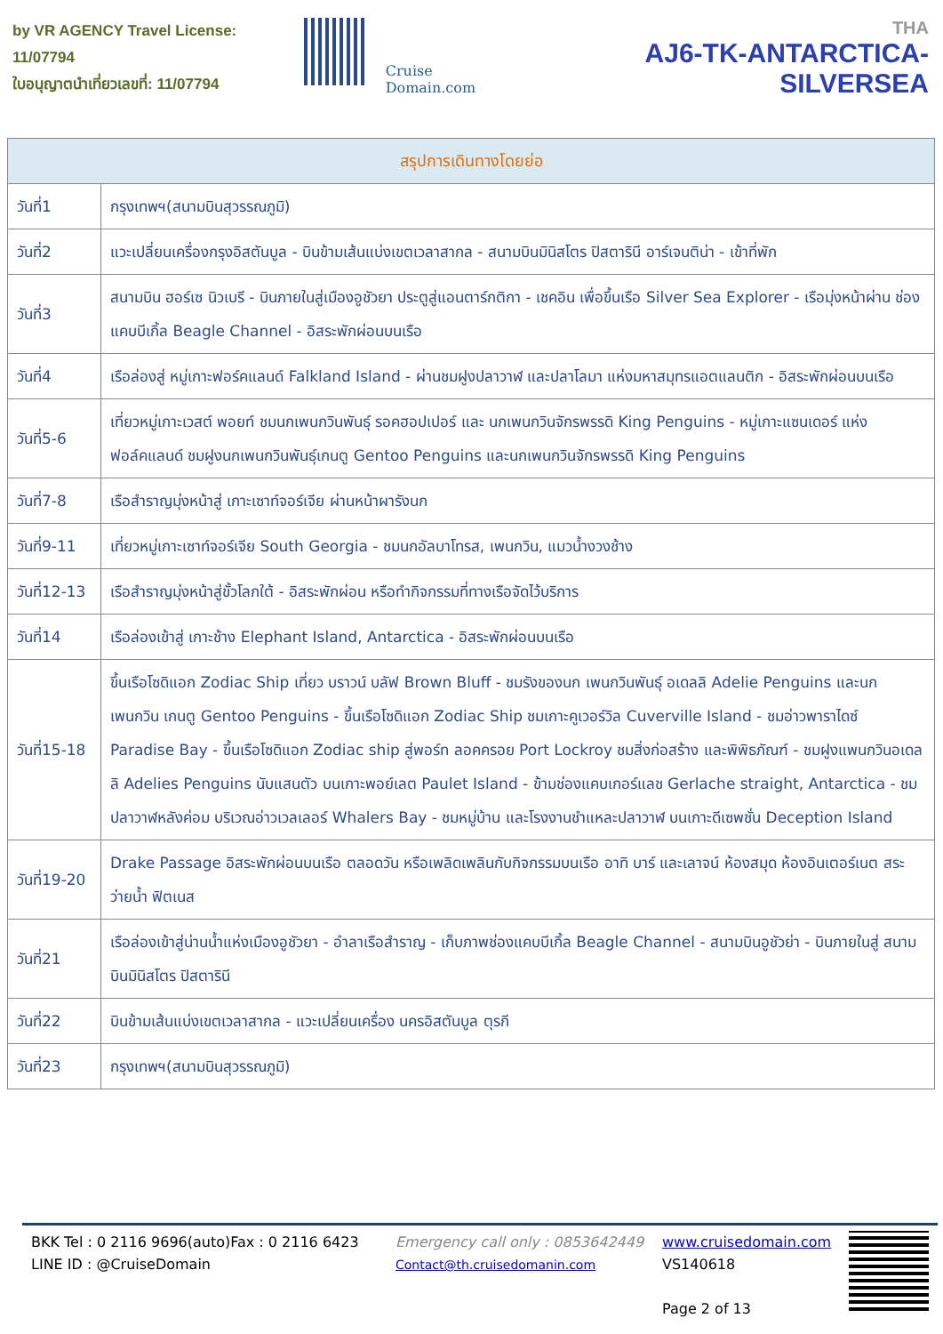by VR AGENCY Travel License: 11/07794
ใบอนุญาตนำเที่ยวเลขที่: 11/07794
Cruise Domain.com
THA
AJ6-TK-ANTARCTICA-SILVERSEA
| สรุปการเดินทางโดยย่อ | |
| --- | --- |
| วันที่1 | กรุงเทพฯ(สนามบินสุวรรณภูมิ) |
| วันที่2 | แวะเปลี่ยนเครื่องกรุงอิสตันบูล - บินข้ามเส้นแบ่งเขตเวลาสากล - สนามบินมินิสโตร ปิสตารินี อาร์เจนติน่า - เข้าที่พัก |
| วันที่3 | สนามบิน ฮอร์เซ นิวเบรี - บินภายในสู่เมืองอูชัวยา ประตูสู่แอนตาร์กติกา - เชคอิน เพื่อขึ้นเรือ Silver Sea Explorer - เรือมุ่งหน้าผ่าน ช่องแคบบีเกิ้ล Beagle Channel - อิสระพักผ่อนบนเรือ |
| วันที่4 | เรือล่องสู่ หมู่เกาะฟอร์คแลนด์ Falkland Island - ผ่านชมฝูงปลาวาฬ และปลาโลมา แห่งมหาสมุทรแอตแลนติก - อิสระพักผ่อนบนเรือ |
| วันที่5-6 | เที่ยวหมู่เกาะเวสต์ พอยท์ ชมนกเพนกวินพันธุ์ รอคฮอปเปอร์ และ นกเพนกวินจักรพรรดิ King Penguins - หมู่เกาะแซนเดอร์ แห่งฟอล์คแลนด์ ชมฝูงนกเพนกวินพันธุ์เกนตู Gentoo Penguins และนกเพนกวินจักรพรรดิ King Penguins |
| วันที่7-8 | เรือสำราญมุ่งหน้าสู่ เกาะเซาท์จอร์เจีย ผ่านหน้าผารังนก |
| วันที่9-11 | เที่ยวหมู่เกาะเซาท์จอร์เจีย South Georgia - ชมนกอัลบาโทรส, เพนกวิน, แมวน้ำงวงช้าง |
| วันที่12-13 | เรือสำราญมุ่งหน้าสู่ขั้วโลกใต้ - อิสระพักผ่อน หรือทำกิจกรรมที่ทางเรือจัดไว้บริการ |
| วันที่14 | เรือล่องเข้าสู่ เกาะช้าง Elephant Island, Antarctica - อิสระพักผ่อนบนเรือ |
| วันที่15-18 | ขึ้นเรือโซดิแอก Zodiac Ship เที่ยว บราวน์ บลัฟ Brown Bluff - ชมรังของนก เพนกวินพันธุ์ อเดลลิ Adelie Penguins และนกเพนกวิน เกนตู Gentoo Penguins - ขึ้นเรือโซดิแอก Zodiac Ship ชมเกาะคูเวอร์วิล Cuverville Island - ชมอ่าวพาราไดซ์ Paradise Bay - ขึ้นเรือโซดิแอก Zodiac ship สู่พอร์ท ลอคครอย Port Lockroy ชมสิ่งก่อสร้าง และพิพิธภัณฑ์ - ชมฝูงแพนกวินอเดลลิ Adelies Penguins นับแสนตัว บนเกาะพอย์เลต Paulet Island - ข้ามช่องแคบเกอร์แลช Gerlache straight, Antarctica - ชมปลาวาฬหลังค่อม บริเวณอ่าวเวลเลอร์ Whalers Bay - ชมหมู่บ้าน และโรงงานชำแหละปลาวาฬ บนเกาะดีเซพชั่น Deception Island |
| วันที่19-20 | Drake Passage อิสระพักผ่อนบนเรือ ตลอดวัน หรือเพลิดเพลินกับกิจกรรมบนเรือ อาทิ บาร์ และเลาจน์ ห้องสมุด ห้องอินเตอร์เนต สระว่ายน้ำ ฟิตเนส |
| วันที่21 | เรือล่องเข้าสู่น่านน้ำแห่งเมืองอูชัวยา - อำลาเรือสำราญ - เก็บภาพช่องแคบบีเกิ้ล Beagle Channel - สนามบินอูชัวย่า - บินภายในสู่ สนามบินมินิสโตร ปิสตารินี |
| วันที่22 | บินข้ามเส้นแบ่งเขตเวลาสากล - แวะเปลี่ยนเครื่อง นครอิสตันบูล ตุรกี |
| วันที่23 | กรุงเทพฯ(สนามบินสุวรรณภูมิ) |
BKK Tel : 0 2116 9696(auto)Fax : 0 2116 6423
LINE ID : @CruiseDomain
Emergency call only : 0853642449
Contact@th.cruisedomanin.com
www.cruisedomain.com
VS140618
Page 2 of 13